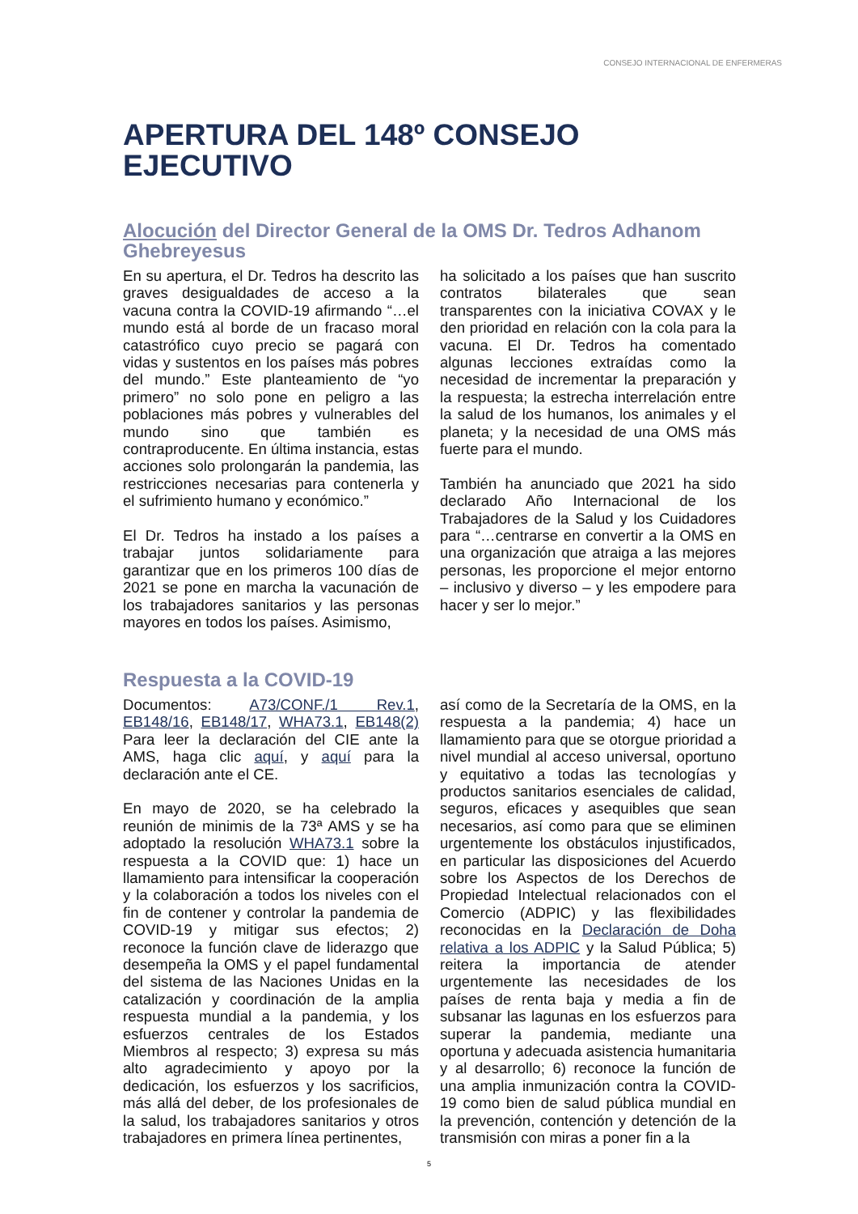CONSEJO INTERNACIONAL DE ENFERMERAS
APERTURA DEL 148º CONSEJO EJECUTIVO
Alocución del Director General de la OMS Dr. Tedros Adhanom Ghebreyesus
En su apertura, el Dr. Tedros ha descrito las graves desigualdades de acceso a la vacuna contra la COVID-19 afirmando “…el mundo está al borde de un fracaso moral catastrófico cuyo precio se pagará con vidas y sustentos en los países más pobres del mundo.” Este planteamiento de “yo primero” no solo pone en peligro a las poblaciones más pobres y vulnerables del mundo sino que también es contraproducente. En última instancia, estas acciones solo prolongarán la pandemia, las restricciones necesarias para contenerla y el sufrimiento humano y económico.”
El Dr. Tedros ha instado a los países a trabajar juntos solidariamente para garantizar que en los primeros 100 días de 2021 se pone en marcha la vacunación de los trabajadores sanitarios y las personas mayores en todos los países. Asimismo,
ha solicitado a los países que han suscrito contratos bilaterales que sean transparentes con la iniciativa COVAX y le den prioridad en relación con la cola para la vacuna. El Dr. Tedros ha comentado algunas lecciones extraídas como la necesidad de incrementar la preparación y la respuesta; la estrecha interrelación entre la salud de los humanos, los animales y el planeta; y la necesidad de una OMS más fuerte para el mundo.
También ha anunciado que 2021 ha sido declarado Año Internacional de los Trabajadores de la Salud y los Cuidadores para “…centrarse en convertir a la OMS en una organización que atraiga a las mejores personas, les proporcione el mejor entorno – inclusivo y diverso – y les empodere para hacer y ser lo mejor.”
Respuesta a la COVID-19
Documentos: A73/CONF./1 Rev.1, EB148/16, EB148/17, WHA73.1, EB148(2) Para leer la declaración del CIE ante la AMS, haga clic aquí, y aquí para la declaración ante el CE.
En mayo de 2020, se ha celebrado la reunión de minimis de la 73ª AMS y se ha adoptado la resolución WHA73.1 sobre la respuesta a la COVID que: 1) hace un llamamiento para intensificar la cooperación y la colaboración a todos los niveles con el fin de contener y controlar la pandemia de COVID-19 y mitigar sus efectos; 2) reconoce la función clave de liderazgo que desempeña la OMS y el papel fundamental del sistema de las Naciones Unidas en la catalización y coordinación de la amplia respuesta mundial a la pandemia, y los esfuerzos centrales de los Estados Miembros al respecto; 3) expresa su más alto agradecimiento y apoyo por la dedicación, los esfuerzos y los sacrificios, más allá del deber, de los profesionales de la salud, los trabajadores sanitarios y otros trabajadores en primera línea pertinentes,
así como de la Secretaría de la OMS, en la respuesta a la pandemia; 4) hace un llamamiento para que se otorgue prioridad a nivel mundial al acceso universal, oportuno y equitativo a todas las tecnologías y productos sanitarios esenciales de calidad, seguros, eficaces y asequibles que sean necesarios, así como para que se eliminen urgentemente los obstáculos injustificados, en particular las disposiciones del Acuerdo sobre los Aspectos de los Derechos de Propiedad Intelectual relacionados con el Comercio (ADPIC) y las flexibilidades reconocidas en la Declaración de Doha relativa a los ADPIC y la Salud Pública; 5) reitera la importancia de atender urgentemente las necesidades de los países de renta baja y media a fin de subsanar las lagunas en los esfuerzos para superar la pandemia, mediante una oportuna y adecuada asistencia humanitaria y al desarrollo; 6) reconoce la función de una amplia inmunización contra la COVID-19 como bien de salud pública mundial en la prevención, contención y detención de la transmisión con miras a poner fin a la
5